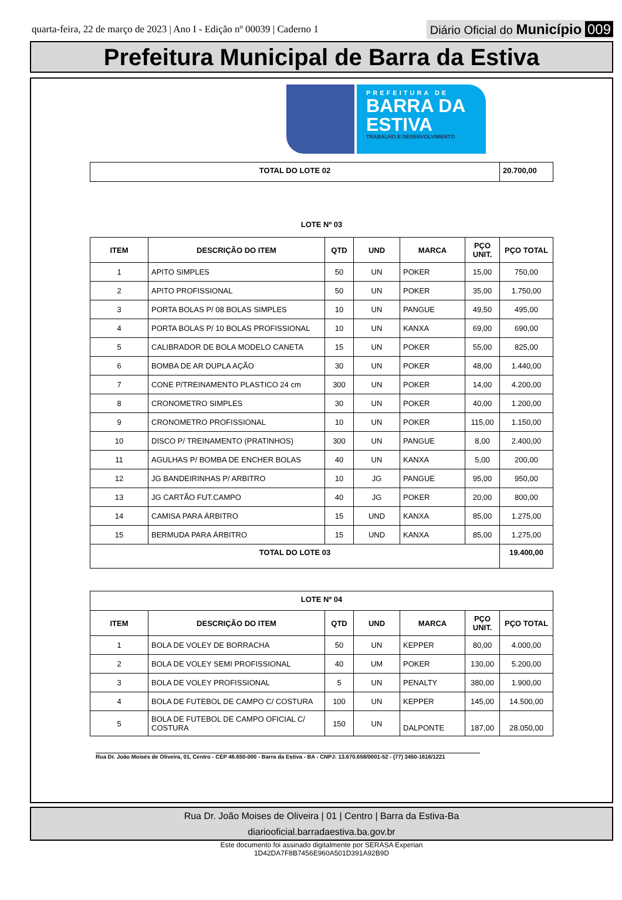quarta-feira, 22 de março de 2023 | Ano I - Edição nº 00039 | Caderno 1
Diário Oficial do Município 009
Prefeitura Municipal de Barra da Estiva
PREFEITURA DE
BARRA DA
ESTIVA
TRABALHO E DESENVOLVIMENTO
| TOTAL DO LOTE 02 | 20.700,00 |
LOTE Nº 03
| ITEM | DESCRIÇÃO DO ITEM | QTD | UND | MARCA | PÇO UNIT. | PÇO TOTAL |
| --- | --- | --- | --- | --- | --- | --- |
| 1 | APITO SIMPLES | 50 | UN | POKER | 15,00 | 750,00 |
| 2 | APITO PROFISSIONAL | 50 | UN | POKER | 35,00 | 1.750,00 |
| 3 | PORTA BOLAS P/ 08 BOLAS SIMPLES | 10 | UN | PANGUE | 49,50 | 495,00 |
| 4 | PORTA BOLAS P/ 10 BOLAS PROFISSIONAL | 10 | UN | KANXA | 69,00 | 690,00 |
| 5 | CALIBRADOR DE BOLA MODELO CANETA | 15 | UN | POKER | 55,00 | 825,00 |
| 6 | BOMBA DE AR DUPLA AÇÃO | 30 | UN | POKER | 48,00 | 1.440,00 |
| 7 | CONE P/TREINAMENTO PLASTICO 24 cm | 300 | UN | POKER | 14,00 | 4.200,00 |
| 8 | CRONOMETRO SIMPLES | 30 | UN | POKER | 40,00 | 1.200,00 |
| 9 | CRONOMETRO PROFISSIONAL | 10 | UN | POKER | 115,00 | 1.150,00 |
| 10 | DISCO P/ TREINAMENTO (PRATINHOS) | 300 | UN | PANGUE | 8,00 | 2.400,00 |
| 11 | AGULHAS P/ BOMBA DE ENCHER BOLAS | 40 | UN | KANXA | 5,00 | 200,00 |
| 12 | JG BANDEIRINHAS P/ ARBITRO | 10 | JG | PANGUE | 95,00 | 950,00 |
| 13 | JG CARTÃO FUT.CAMPO | 40 | JG | POKER | 20,00 | 800,00 |
| 14 | CAMISA PARA ÁRBITRO | 15 | UND | KANXA | 85,00 | 1.275,00 |
| 15 | BERMUDA PARA ÁRBITRO | 15 | UND | KANXA | 85,00 | 1.275,00 |
| TOTAL DO LOTE 03 | | | | | | 19.400,00 |
| LOTE Nº 04 | | | | | | |
| ITEM | DESCRIÇÃO DO ITEM | QTD | UND | MARCA | PÇO UNIT. | PÇO TOTAL |
| 1 | BOLA DE VOLEY DE BORRACHA | 50 | UN | KEPPER | 80,00 | 4.000,00 |
| 2 | BOLA DE VOLEY SEMI PROFISSIONAL | 40 | UM | POKER | 130,00 | 5.200,00 |
| 3 | BOLA DE VOLEY PROFISSIONAL | 5 | UN | PENALTY | 380,00 | 1.900,00 |
| 4 | BOLA DE FUTEBOL DE CAMPO C/ COSTURA | 100 | UN | KEPPER | 145,00 | 14.500,00 |
| 5 | BOLA DE FUTEBOL DE CAMPO OFICIAL C/ COSTURA | 150 | UN | DALPONTE | 187,00 | 28.050,00 |
Rua Dr. João Moisés de Oliveira, 01, Centro - CEP 46.650-000 - Barra da Estiva - BA - CNPJ: 13.670.658/0001-52 - (77) 3450-1616/1221
Rua Dr. João Moises de Oliveira | 01 | Centro | Barra da Estiva-Ba
diariooficial.barradaestiva.ba.gov.br
Este documento foi assinado digitalmente por SERASA Experian
1D42DA7F8B7456E960A501D391A92B9D